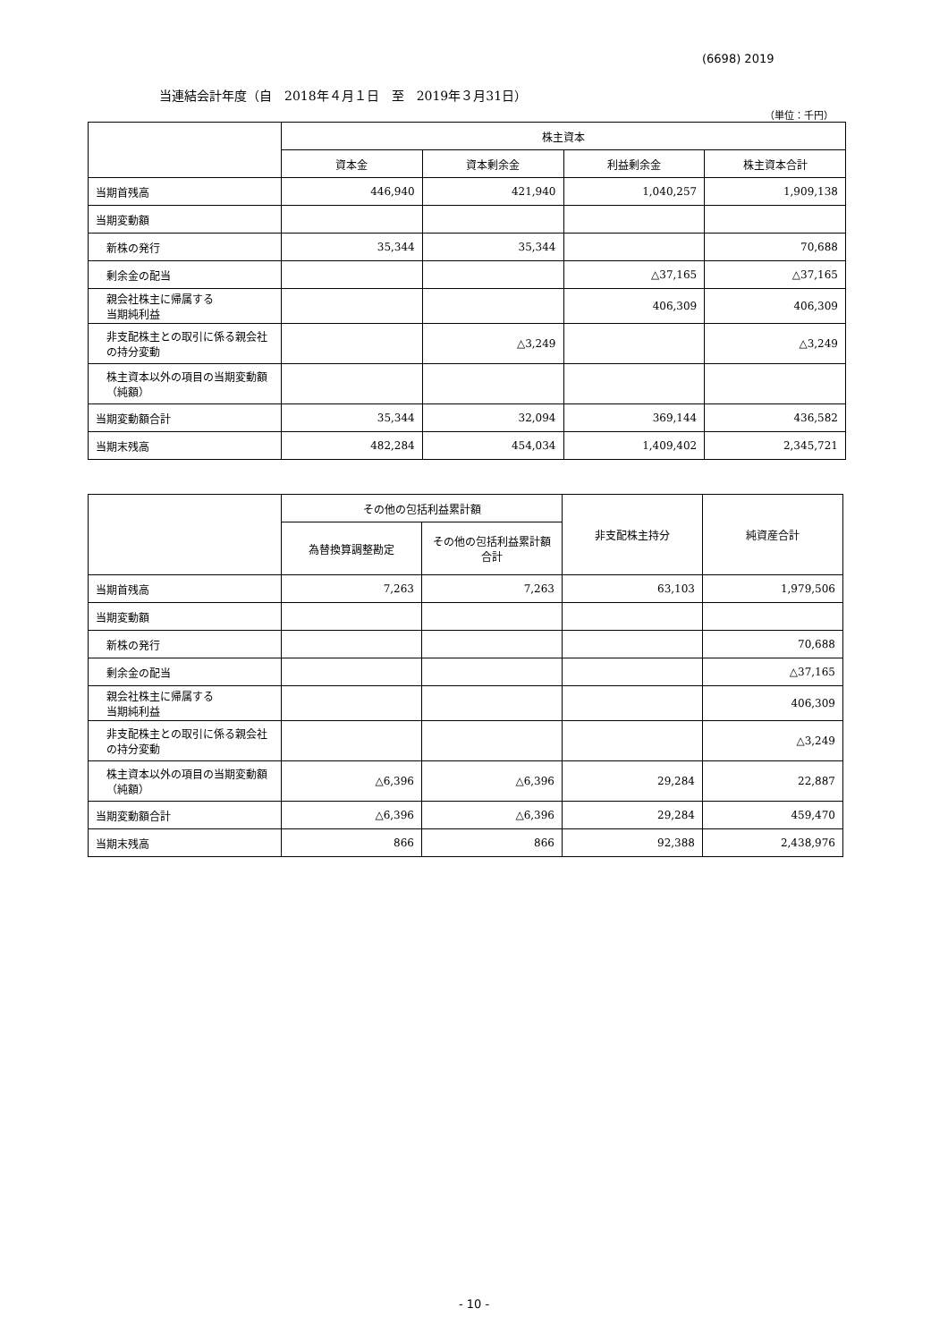(6698) 2019
当連結会計年度（自　2018年４月１日　至　2019年３月31日）
（単位：千円）
| | 株主資本 | | | |
| --- | --- | --- | --- | --- |
| | 資本金 | 資本剰余金 | 利益剰余金 | 株主資本合計 |
| 当期首残高 | 446,940 | 421,940 | 1,040,257 | 1,909,138 |
| 当期変動額 | | | | |
| 新株の発行 | 35,344 | 35,344 | | 70,688 |
| 剰余金の配当 | | | △37,165 | △37,165 |
| 親会社株主に帰属する 当期純利益 | | | 406,309 | 406,309 |
| 非支配株主との取引に係る親会社の持分変動 | | △3,249 | | △3,249 |
| 株主資本以外の項目の当期変動額（純額） | | | | |
| 当期変動額合計 | 35,344 | 32,094 | 369,144 | 436,582 |
| 当期末残高 | 482,284 | 454,034 | 1,409,402 | 2,345,721 |
| | その他の包括利益累計額 | | 非支配株主持分 | 純資産合計 |
| --- | --- | --- | --- | --- |
| | 為替換算調整勘定 | その他の包括利益累計額合計 | | |
| 当期首残高 | 7,263 | 7,263 | 63,103 | 1,979,506 |
| 当期変動額 | | | | |
| 新株の発行 | | | | 70,688 |
| 剰余金の配当 | | | | △37,165 |
| 親会社株主に帰属する 当期純利益 | | | | 406,309 |
| 非支配株主との取引に係る親会社の持分変動 | | | | △3,249 |
| 株主資本以外の項目の当期変動額（純額） | △6,396 | △6,396 | 29,284 | 22,887 |
| 当期変動額合計 | △6,396 | △6,396 | 29,284 | 459,470 |
| 当期末残高 | 866 | 866 | 92,388 | 2,438,976 |
- 10 -